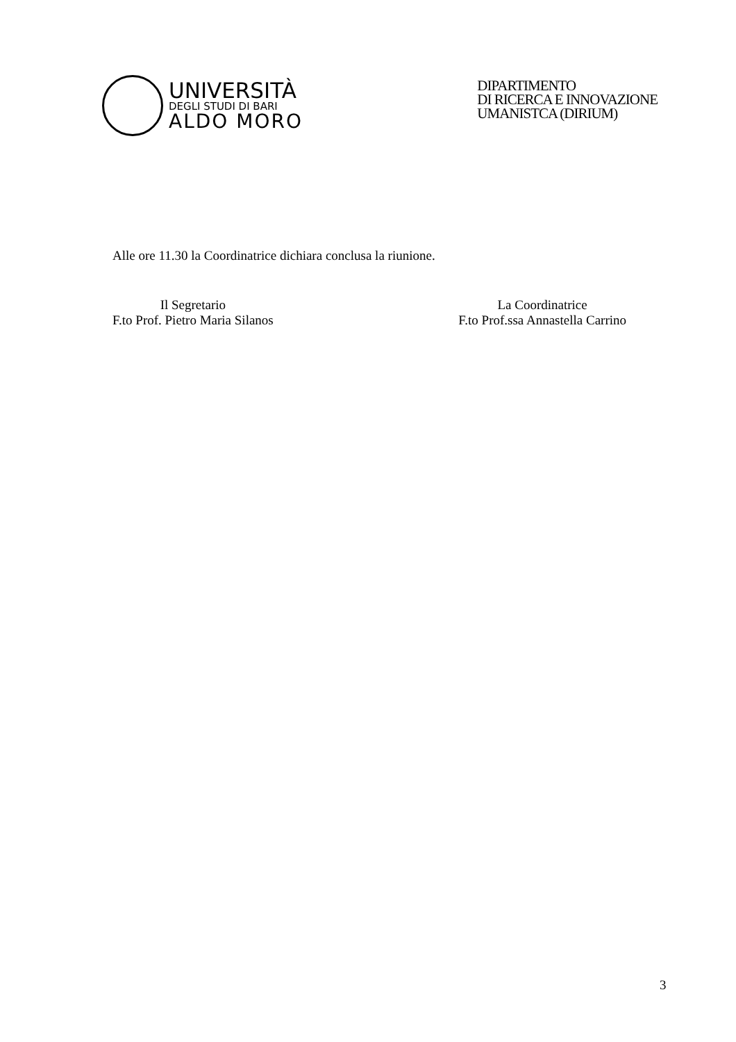UNIVERSITÀ
DEGLI STUDI DI BARI
ALDO MORO
DIPARTIMENTO
DI RICERCA E INNOVAZIONE
UMANISTCA (DIRIUM)
Alle ore 11.30 la Coordinatrice dichiara conclusa la riunione.
Il Segretario
F.to Prof. Pietro Maria Silanos
La Coordinatrice
F.to Prof.ssa Annastella Carrino
3